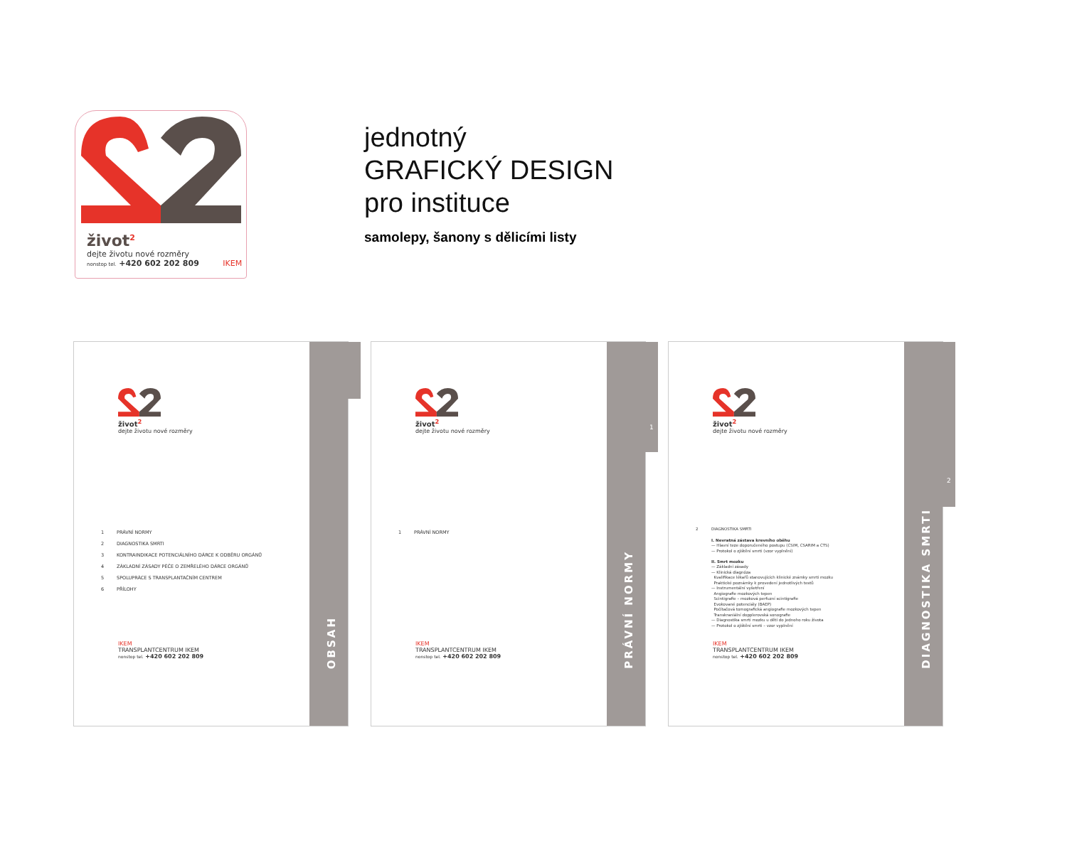život<sup>2</sup>
dejte životu nové rozměry
nonstop tel. +420 602 202 809 IKEM
jednotný
GRAFICKÝ DESIGN
pro instituce
samolepy, šanony s dělicími listy
OBSAH
život<sup>2</sup>
dejte životu nové rozměry
1 PRÁVNÍ NORMY
2 DIAGNOSTIKA SMRTI
3 KONTRAINDIKACE POTENCIÁLNÍHO DÁRCE K ODBĚRU ORGÁNŮ
4 ZÁKLADNÍ ZÁSADY PÉČE O ZEMŘELÉHO DÁRCE ORGÁNŮ
5 SPOLUPRÁCE S TRANSPLANTAČNÍM CENTREM
6 PŘÍLOHY
IKEM
TRANSPLANTCENTRUM IKEM
nonstop tel. +420 602 202 809
PRÁVNÍ NORMY
1
život<sup>2</sup>
dejte životu nové rozměry
1 PRÁVNÍ NORMY
IKEM
TRANSPLANTCENTRUM IKEM
nonstop tel. +420 602 202 809
DIAGNOSTIKA SMRTI
2
život<sup>2</sup>
dejte životu nové rozměry
2 DIAGNOSTIKA SMRTI
I. Nevratná zástava krevního oběhu
— Hlavní teze doporučeného postupu (ČSIM, ČSARIM a ČTS)
— Protokol o zjištění smrti (vzor vyplnění)
II. Smrt mozku
— Základní zásady
— Klinická diagnóza
Kvalifikace lékařů stanovujících klinické známky smrti mozku
Praktické poznámky k provedení jednotlivých testů
— Instrumentální vyšetření
Angiografie mozkových tepen
Scintigrafie – mozková perfuzní scintigrafie
Evokované potenciály (BAEP)
Počítačová tomografická angiografie mozkových tepen
Transkraniální dopplerovská sonografie
— Diagnostika smrti mozku u dětí do jednoho roku života
— Protokol o zjištění smrti – vzor vyplnění
IKEM
TRANSPLANTCENTRUM IKEM
nonstop tel. +420 602 202 809